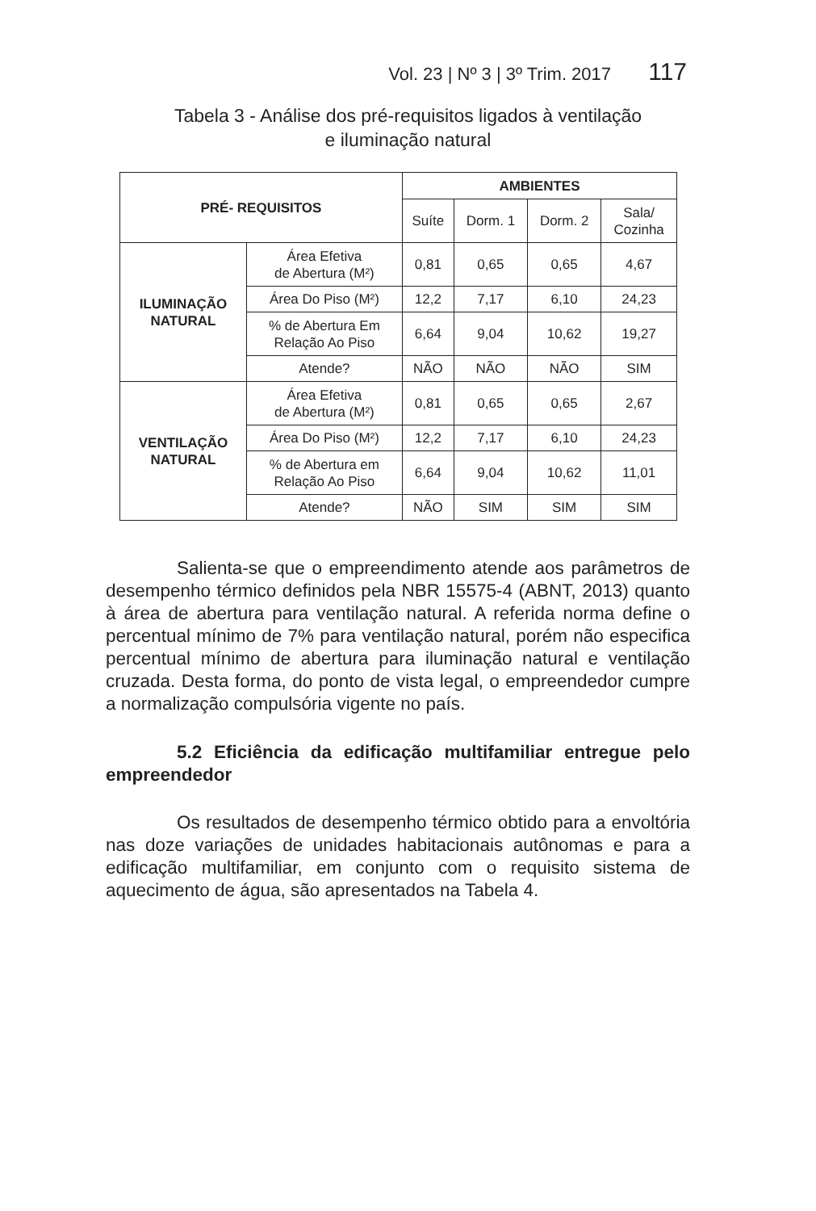Vol. 23 | Nº 3 | 3º Trim. 2017 117
Tabela 3 - Análise dos pré-requisitos ligados à ventilação
e iluminação natural
| PRÉ- REQUISITOS | | AMBIENTES | | | |
| --- | --- | --- | --- | --- | --- |
| | | Suíte | Dorm. 1 | Dorm. 2 | Sala/ Cozinha |
| ILUMINAÇÃO NATURAL | Área Efetiva de Abertura (M²) | 0,81 | 0,65 | 0,65 | 4,67 |
| | Área Do Piso (M²) | 12,2 | 7,17 | 6,10 | 24,23 |
| | % de Abertura Em Relação Ao Piso | 6,64 | 9,04 | 10,62 | 19,27 |
| | Atende? | NÃO | NÃO | NÃO | SIM |
| VENTILAÇÃO NATURAL | Área Efetiva de Abertura (M²) | 0,81 | 0,65 | 0,65 | 2,67 |
| | Área Do Piso (M²) | 12,2 | 7,17 | 6,10 | 24,23 |
| | % de Abertura em Relação Ao Piso | 6,64 | 9,04 | 10,62 | 11,01 |
| | Atende? | NÃO | SIM | SIM | SIM |
Salienta-se que o empreendimento atende aos parâmetros de desempenho térmico definidos pela NBR 15575-4 (ABNT, 2013) quanto à área de abertura para ventilação natural. A referida norma define o percentual mínimo de 7% para ventilação natural, porém não especifica percentual mínimo de abertura para iluminação natural e ventilação cruzada. Desta forma, do ponto de vista legal, o empreendedor cumpre a normalização compulsória vigente no país.
5.2 Eficiência da edificação multifamiliar entregue pelo empreendedor
Os resultados de desempenho térmico obtido para a envoltória nas doze variações de unidades habitacionais autônomas e para a edificação multifamiliar, em conjunto com o requisito sistema de aquecimento de água, são apresentados na Tabela 4.